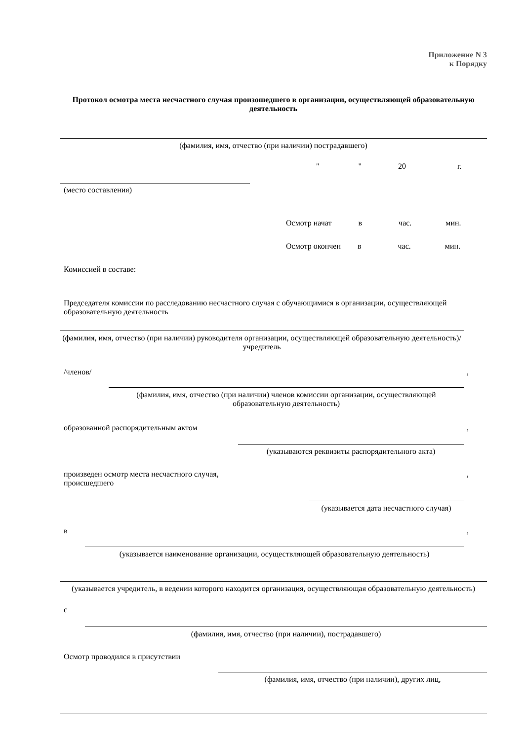Приложение N 3
к Порядку
Протокол осмотра места несчастного случая произошедшего в организации, осуществляющей образовательную деятельность
(фамилия, имя, отчество (при наличии) пострадавшего)
" " 20 г.
(место составления)
Осмотр начат в час. мин.
Осмотр окончен в час. мин.
Комиссией в составе:
Председателя комиссии по расследованию несчастного случая с обучающимися в организации, осуществляющей образовательную деятельность
(фамилия, имя, отчество (при наличии) руководителя организации, осуществляющей образовательную деятельность)/учредитель
/членов/,
(фамилия, имя, отчество (при наличии) членов комиссии организации, осуществляющей образовательную деятельность)
образованной распорядительным актом,
(указываются реквизиты распорядительного акта)
произведен осмотр места несчастного случая,
происшедшего,
(указывается дата несчастного случая)
в,
(указывается наименование организации, осуществляющей образовательную деятельность)
(указывается учредитель, в ведении которого находится организация, осуществляющая образовательную деятельность)
с
(фамилия, имя, отчество (при наличии), пострадавшего)
Осмотр проводился в присутствии
(фамилия, имя, отчество (при наличии), других лиц,